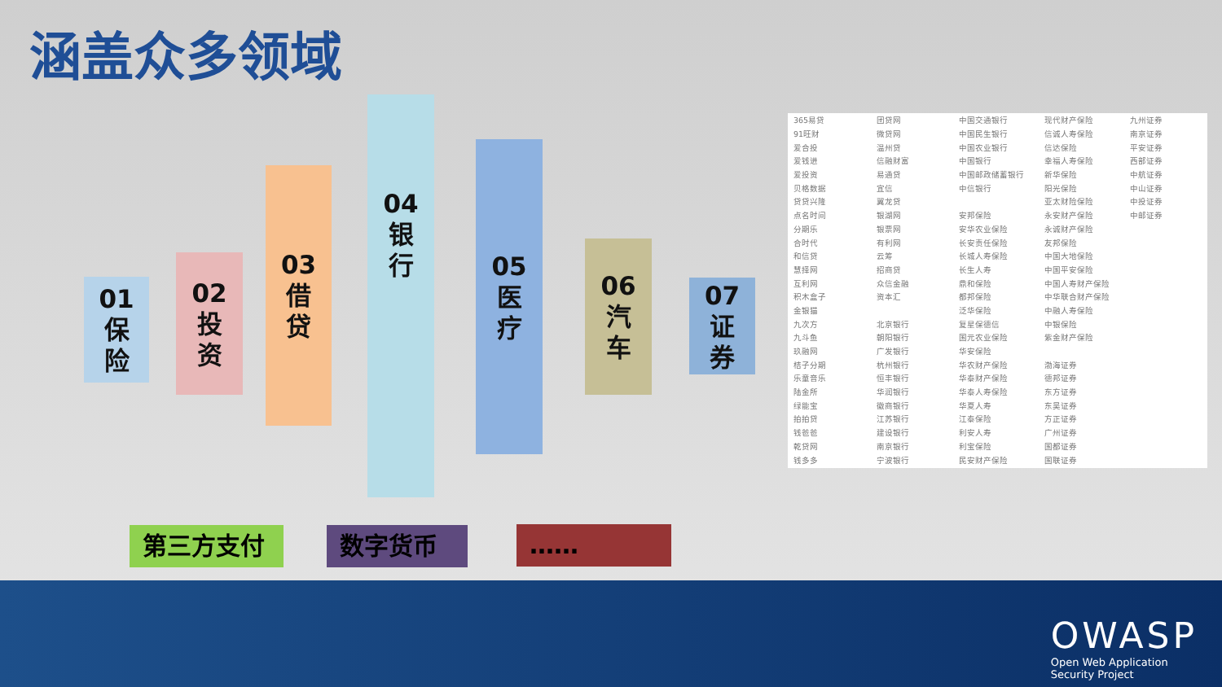涵盖众多领域
01
保
险
02
投
资
03
借
贷
04
银
行
05
医
疗
06
汽
车
07
证
券
| 365易贷 | 团贷网 | 中国交通银行 | 现代财产保险 | 九州证券 |
| 91旺财 | 微贷网 | 中国民生银行 | 信诚人寿保险 | 南京证券 |
| 爱合投 | 温州贷 | 中国农业银行 | 信达保险 | 平安证券 |
| 爱钱进 | 信融财富 | 中国银行 | 幸福人寿保险 | 西部证券 |
| 爱投资 | 易通贷 | 中国邮政储蓄银行 | 新华保险 | 中航证券 |
| 贝格数据 | 宜信 | 中信银行 | 阳光保险 | 中山证券 |
| 贷贷兴隆 | 翼龙贷 | | 亚太财险保险 | 中投证券 |
| 点名时间 | 银湖网 | 安邦保险 | 永安财产保险 | 中邮证券 |
| 分期乐 | 银票网 | 安华农业保险 | 永诚财产保险 | |
| 合时代 | 有利网 | 长安责任保险 | 友邦保险 | |
| 和信贷 | 云筹 | 长城人寿保险 | 中国大地保险 | |
| 慧择网 | 招商贷 | 长生人寿 | 中国平安保险 | |
| 互利网 | 众信金融 | 鼎和保险 | 中国人寿财产保险 | |
| 积木盒子 | 资本汇 | 都邦保险 | 中华联合财产保险 | |
| 金银猫 | | 泛华保险 | 中融人寿保险 | |
| 九次方 | 北京银行 | 复星保德信 | 中银保险 | |
| 九斗鱼 | 朝阳银行 | 国元农业保险 | 紫金财产保险 | |
| 玖融网 | 广发银行 | 华安保险 | | |
| 桔子分期 | 杭州银行 | 华农财产保险 | 渤海证券 | |
| 乐童音乐 | 恒丰银行 | 华泰财产保险 | 德邦证券 | |
| 陆金所 | 华润银行 | 华泰人寿保险 | 东方证券 | |
| 绿能宝 | 徽商银行 | 华夏人寿 | 东吴证券 | |
| 拍拍贷 | 江苏银行 | 江泰保险 | 方正证券 | |
| 钱爸爸 | 建设银行 | 利安人寿 | 广州证券 | |
| 乾贷网 | 南京银行 | 利宝保险 | 国都证券 | |
| 钱多多 | 宁波银行 | 民安财产保险 | 国联证券 | |
第三方支付 数字货币 ……
OWASP
Open Web Application
Security Project